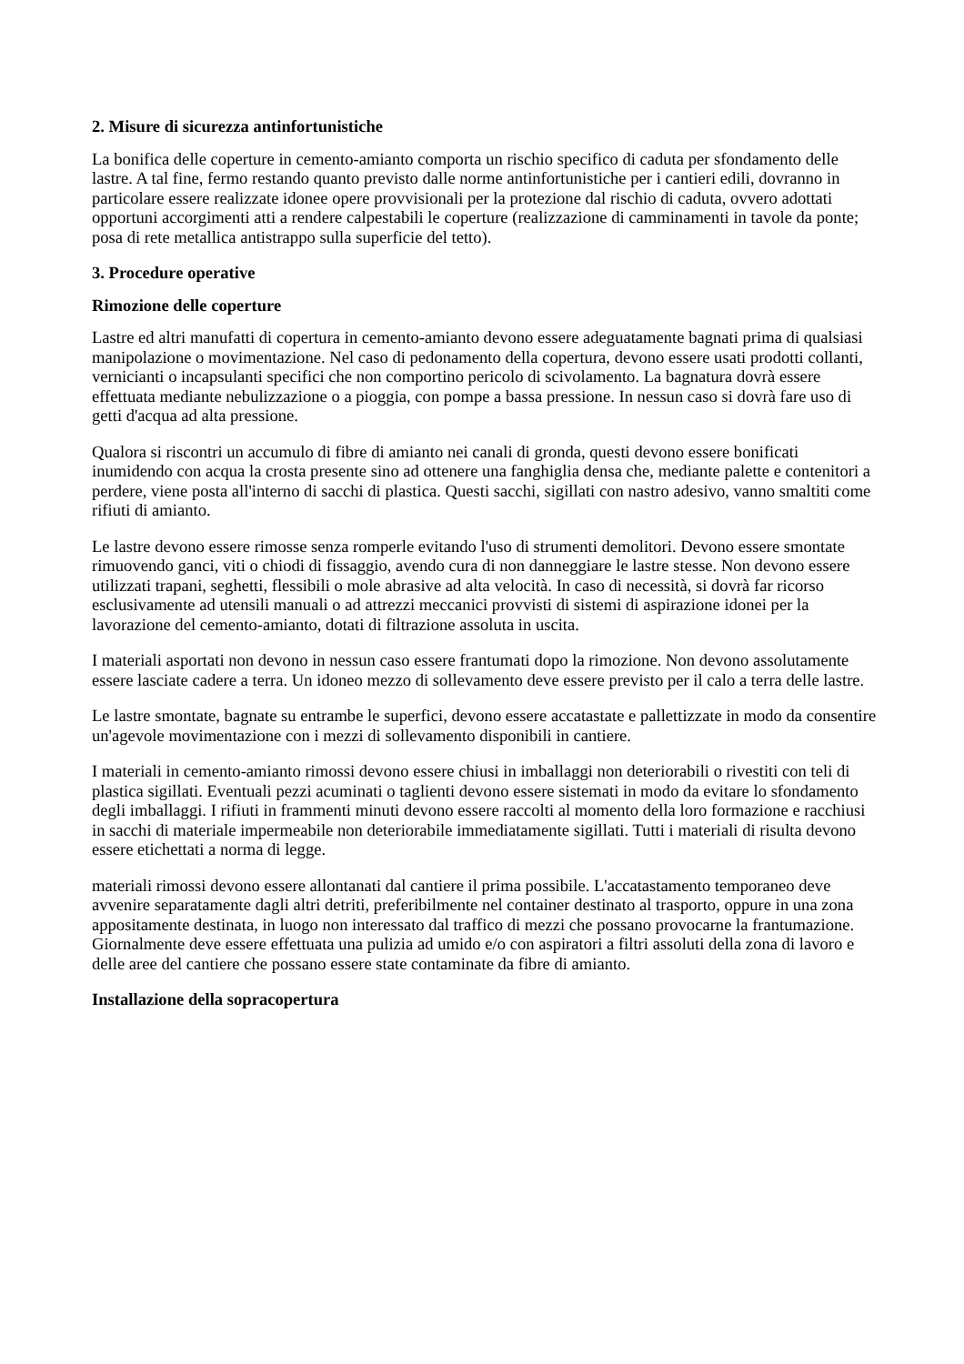2. Misure di sicurezza antinfortunistiche
La bonifica delle coperture in cemento-amianto comporta un rischio specifico di caduta per sfondamento delle lastre. A tal fine, fermo restando quanto previsto dalle norme antinfortunistiche per i cantieri edili, dovranno in particolare essere realizzate idonee opere provvisionali per la protezione dal rischio di caduta, ovvero adottati opportuni accorgimenti atti a rendere calpestabili le coperture (realizzazione di camminamenti in tavole da ponte; posa di rete metallica antistrappo sulla superficie del tetto).
3. Procedure operative
Rimozione delle coperture
Lastre ed altri manufatti di copertura in cemento-amianto devono essere adeguatamente bagnati prima di qualsiasi manipolazione o movimentazione. Nel caso di pedonamento della copertura, devono essere usati prodotti collanti, vernicianti o incapsulanti specifici che non comportino pericolo di scivolamento. La bagnatura dovrà essere effettuata mediante nebulizzazione o a pioggia, con pompe a bassa pressione. In nessun caso si dovrà fare uso di getti d'acqua ad alta pressione.
Qualora si riscontri un accumulo di fibre di amianto nei canali di gronda, questi devono essere bonificati inumidendo con acqua la crosta presente sino ad ottenere una fanghiglia densa che, mediante palette e contenitori a perdere, viene posta all'interno di sacchi di plastica. Questi sacchi, sigillati con nastro adesivo, vanno smaltiti come rifiuti di amianto.
Le lastre devono essere rimosse senza romperle evitando l'uso di strumenti demolitori. Devono essere smontate rimuovendo ganci, viti o chiodi di fissaggio, avendo cura di non danneggiare le lastre stesse. Non devono essere utilizzati trapani, seghetti, flessibili o mole abrasive ad alta velocità. In caso di necessità, si dovrà far ricorso esclusivamente ad utensili manuali o ad attrezzi meccanici provvisti di sistemi di aspirazione idonei per la lavorazione del cemento-amianto, dotati di filtrazione assoluta in uscita.
I materiali asportati non devono in nessun caso essere frantumati dopo la rimozione. Non devono assolutamente essere lasciate cadere a terra. Un idoneo mezzo di sollevamento deve essere previsto per il calo a terra delle lastre.
Le lastre smontate, bagnate su entrambe le superfici, devono essere accatastate e pallettizzate in modo da consentire un'agevole movimentazione con i mezzi di sollevamento disponibili in cantiere.
I materiali in cemento-amianto rimossi devono essere chiusi in imballaggi non deteriorabili o rivestiti con teli di plastica sigillati. Eventuali pezzi acuminati o taglienti devono essere sistemati in modo da evitare lo sfondamento degli imballaggi. I rifiuti in frammenti minuti devono essere raccolti al momento della loro formazione e racchiusi in sacchi di materiale impermeabile non deteriorabile immediatamente sigillati. Tutti i materiali di risulta devono essere etichettati a norma di legge.
materiali rimossi devono essere allontanati dal cantiere il prima possibile. L'accatastamento temporaneo deve avvenire separatamente dagli altri detriti, preferibilmente nel container destinato al trasporto, oppure in una zona appositamente destinata, in luogo non interessato dal traffico di mezzi che possano provocarne la frantumazione.
Giornalmente deve essere effettuata una pulizia ad umido e/o con aspiratori a filtri assoluti della zona di lavoro e delle aree del cantiere che possano essere state contaminate da fibre di amianto.
Installazione della sopracopertura